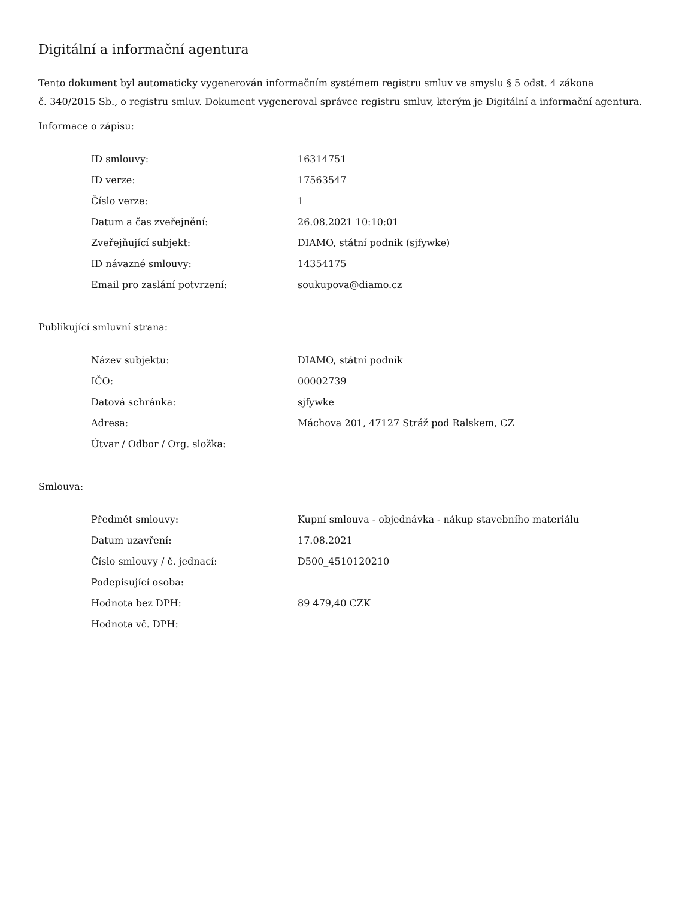Digitální a informační agentura
Tento dokument byl automaticky vygenerován informačním systémem registru smluv ve smyslu § 5 odst. 4 zákona
č. 340/2015 Sb., o registru smluv. Dokument vygeneroval správce registru smluv, kterým je Digitální a informační agentura.
Informace o zápisu:
| ID smlouvy: | 16314751 |
| ID verze: | 17563547 |
| Číslo verze: | 1 |
| Datum a čas zveřejnění: | 26.08.2021 10:10:01 |
| Zveřejňující subjekt: | DIAMO, státní podnik (sjfywke) |
| ID návazné smlouvy: | 14354175 |
| Email pro zaslání potvrzení: | soukupova@diamo.cz |
Publikující smluvní strana:
| Název subjektu: | DIAMO, státní podnik |
| IČO: | 00002739 |
| Datová schránka: | sjfywke |
| Adresa: | Máchova 201, 47127 Stráž pod Ralskem, CZ |
| Útvar / Odbor / Org. složka: | |
Smlouva:
| Předmět smlouvy: | Kupní smlouva - objednávka - nákup stavebního materiálu |
| Datum uzavření: | 17.08.2021 |
| Číslo smlouvy / č. jednací: | D500_4510120210 |
| Podepisující osoba: | |
| Hodnota bez DPH: | 89 479,40 CZK |
| Hodnota vč. DPH: | |